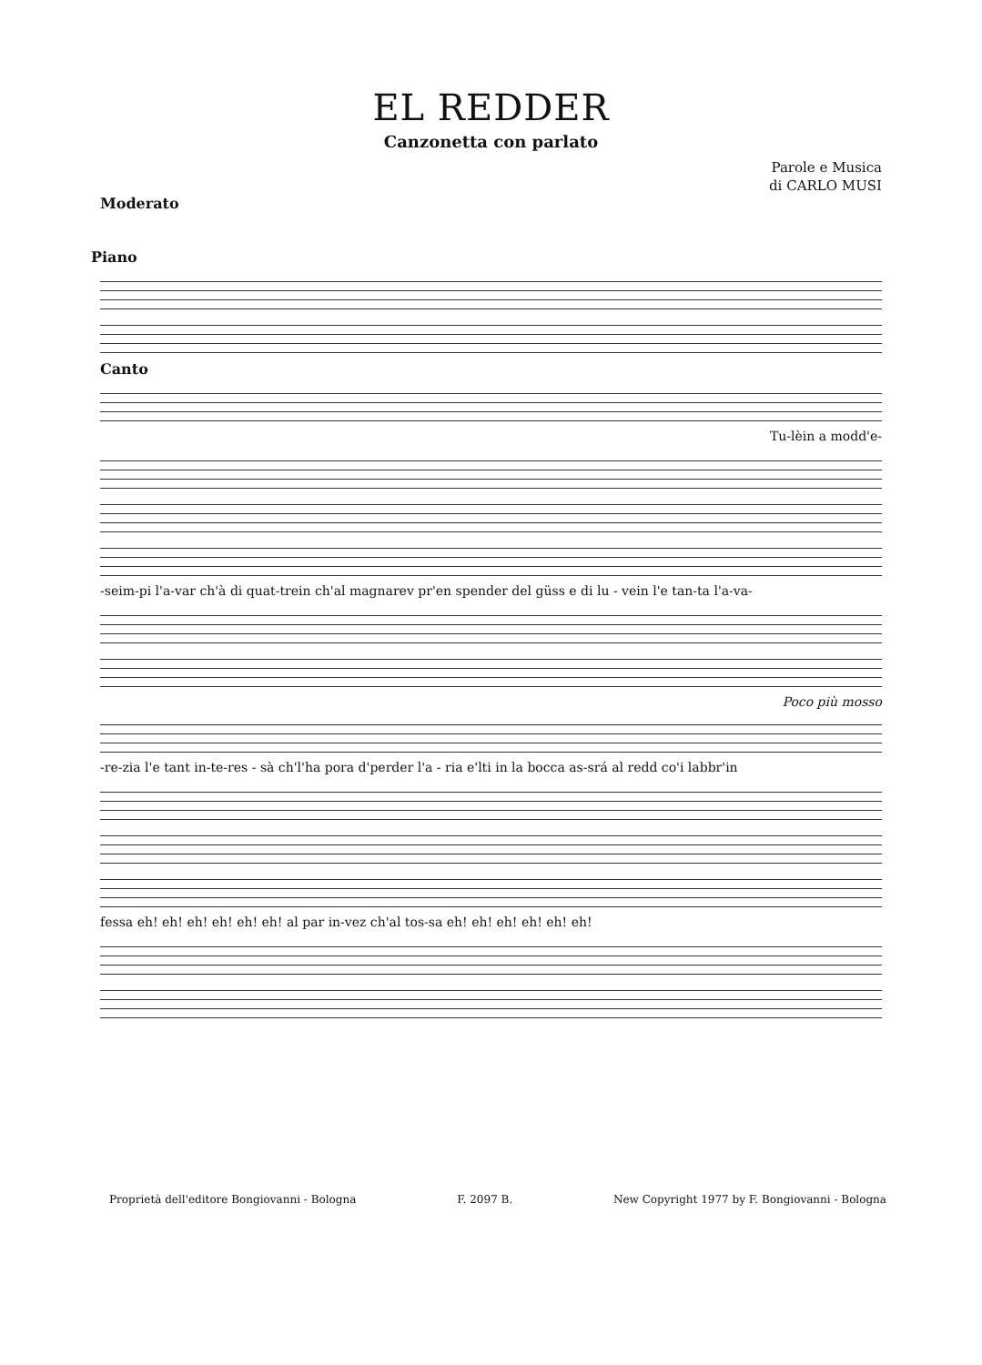EL REDDER
Canzonetta con parlato
Parole e Musica
di CARLO MUSI
Moderato
Piano
Canto
Tu-lèin a modd'e-
-seim-pi l'a-var ch'à di quat-trein ch'al magnarev pr'en spender del güss e di lu - vein l'e tan-ta l'a-va-
Poco più mosso
-re-zia l'e tant in-te-res - sà ch'l'ha pora d'perder l'a - ria e'lti in la bocca as-srá al redd co'i labbr'in
fessa eh! eh! eh! eh! eh! eh! al par in-vez ch'al tos-sa eh! eh! eh! eh! eh! eh!
Proprietà dell'editore Bongiovanni - Bologna F. 2097 B. New Copyright 1977 by F. Bongiovanni - Bologna